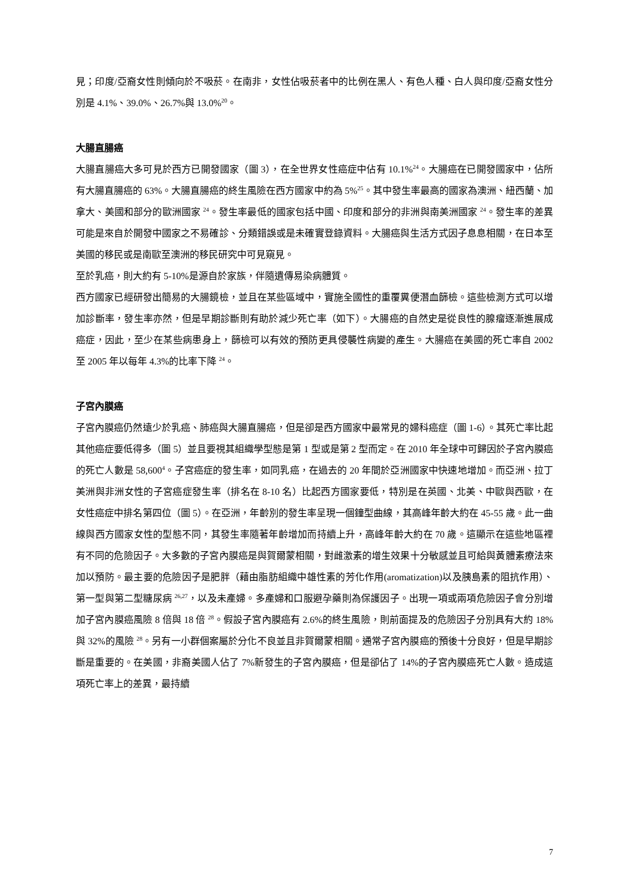見；印度/亞裔女性則傾向於不吸菸。在南非，女性佔吸菸者中的比例在黑人、有色人種、白人與印度/亞裔女性分別是 4.1%、39.0%、26.7%與 13.0%<sup>20</sup>。
大腸直腸癌
大腸直腸癌大多可見於西方已開發國家（圖 3），在全世界女性癌症中佔有 10.1%<sup>24</sup>。大腸癌在已開發國家中，佔所有大腸直腸癌的 63%。大腸直腸癌的終生風險在西方國家中約為 5%<sup>25</sup>。其中發生率最高的國家為澳洲、紐西蘭、加拿大、美國和部分的歐洲國家 <sup>24</sup>。發生率最低的國家包括中國、印度和部分的非洲與南美洲國家 <sup>24</sup>。發生率的差異可能是來自於開發中國家之不易確診、分類錯誤或是未確實登錄資料。大腸癌與生活方式因子息息相關，在日本至美國的移民或是南歐至澳洲的移民研究中可見窺見。
至於乳癌，則大約有 5-10%是源自於家族，伴隨遺傳易染病體質。
西方國家已經研發出簡易的大腸鏡檢，並且在某些區域中，實施全國性的重覆糞便潛血篩檢。這些檢測方式可以增加診斷率，發生率亦然，但是早期診斷則有助於減少死亡率（如下）。大腸癌的自然史是從良性的腺瘤逐漸進展成癌症，因此，至少在某些病患身上，篩檢可以有效的預防更具侵襲性病變的產生。大腸癌在美國的死亡率自 2002 至 2005 年以每年 4.3%的比率下降 <sup>24</sup>。
子宮內膜癌
子宮內膜癌仍然遠少於乳癌、肺癌與大腸直腸癌，但是卻是西方國家中最常見的婦科癌症（圖 1-6）。其死亡率比起其他癌症要低得多（圖 5）並且要視其組織學型態是第 1 型或是第 2 型而定。在 2010 年全球中可歸因於子宮內膜癌的死亡人數是 58,600<sup>4</sup>。子宮癌症的發生率，如同乳癌，在過去的 20 年間於亞洲國家中快速地增加。而亞洲、拉丁美洲與非洲女性的子宮癌症發生率（排名在 8-10 名）比起西方國家要低，特別是在英國、北美、中歐與西歐，在女性癌症中排名第四位（圖 5）。在亞洲，年齡別的發生率呈現一個鐘型曲線，其高峰年齡大約在 45-55 歲。此一曲線與西方國家女性的型態不同，其發生率隨著年齡增加而持續上升，高峰年齡大約在 70 歲。這顯示在這些地區裡有不同的危險因子。大多數的子宮內膜癌是與賀爾蒙相關，對雌激素的增生效果十分敏感並且可給與黃體素療法來加以預防。最主要的危險因子是肥胖（藉由脂肪組織中雄性素的芳化作用(aromatization)以及胰島素的阻抗作用）、第一型與第二型糖尿病 <sup>26,27</sup>，以及未產婦。多產婦和口服避孕藥則為保護因子。出現一項或兩項危險因子會分別增加子宮內膜癌風險 8 倍與 18 倍 <sup>28</sup>。假設子宮內膜癌有 2.6%的終生風險，則前面提及的危險因子分別具有大約 18%與 32%的風險 <sup>28</sup>。另有一小群個案屬於分化不良並且非賀爾蒙相關。通常子宮內膜癌的預後十分良好，但是早期診斷是重要的。在美國，非裔美國人佔了 7%新發生的子宮內膜癌，但是卻佔了 14%的子宮內膜癌死亡人數。造成這項死亡率上的差異，最持續
7